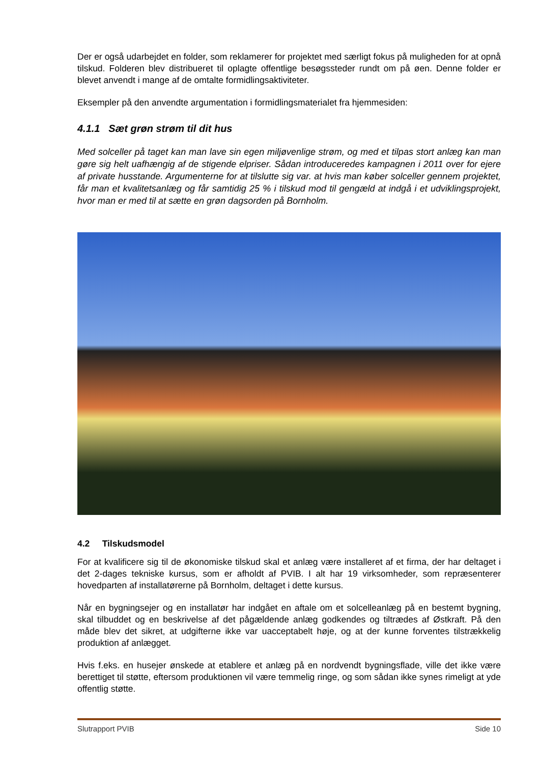Der er også udarbejdet en folder, som reklamerer for projektet med særligt fokus på muligheden for at opnå tilskud. Folderen blev distribueret til oplagte offentlige besøgssteder rundt om på øen. Denne folder er blevet anvendt i mange af de omtalte formidlingsaktiviteter.
Eksempler på den anvendte argumentation i formidlingsmaterialet fra hjemmesiden:
4.1.1 Sæt grøn strøm til dit hus
Med solceller på taget kan man lave sin egen miljøvenlige strøm, og med et tilpas stort anlæg kan man gøre sig helt uafhængig af de stigende elpriser. Sådan introduceredes kampagnen i 2011 over for ejere af private husstande. Argumenterne for at tilslutte sig var. at hvis man køber solceller gennem projektet, får man et kvalitetsanlæg og får samtidig 25 % i tilskud mod til gengæld at indgå i et udviklingsprojekt, hvor man er med til at sætte en grøn dagsorden på Bornholm.
4.2 Tilskudsmodel
For at kvalificere sig til de økonomiske tilskud skal et anlæg være installeret af et firma, der har deltaget i det 2-dages tekniske kursus, som er afholdt af PVIB. I alt har 19 virksomheder, som repræsenterer hovedparten af installatørerne på Bornholm, deltaget i dette kursus.
Når en bygningsejer og en installatør har indgået en aftale om et solcelleanlæg på en bestemt bygning, skal tilbuddet og en beskrivelse af det pågældende anlæg godkendes og tiltrædes af Østkraft. På den måde blev det sikret, at udgifterne ikke var uacceptabelt høje, og at der kunne forventes tilstrækkelig produktion af anlægget.
Hvis f.eks. en husejer ønskede at etablere et anlæg på en nordvendt bygningsflade, ville det ikke være berettiget til støtte, eftersom produktionen vil være temmelig ringe, og som sådan ikke synes rimeligt at yde offentlig støtte.
Slutrapport PVIB Side 10